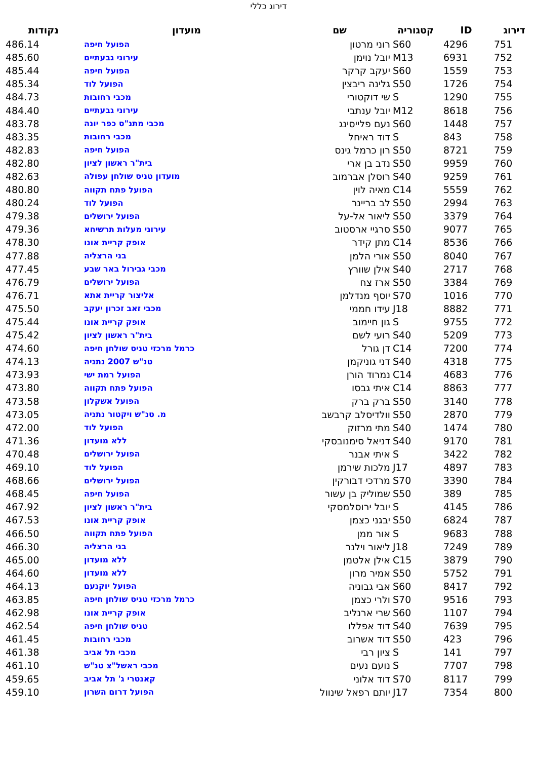דירוג כללי
| דירוג | ID | קטגוריה | שם | מועדון | נקודות |
| --- | --- | --- | --- | --- | --- |
| 751 | 4296 | S60 | רוני מרטון | הפועל חיפה | 486.14 |
| 752 | 6931 | M13 | יובל נוימן | עירוני גבעתיים | 485.60 |
| 753 | 1559 | S60 | יעקב קרקר | הפועל חיפה | 485.44 |
| 754 | 1726 | S50 | גלינה ריבצין | הפועל לוד | 485.34 |
| 755 | 1290 | S | שי דוקטורי | מכבי רחובות | 484.73 |
| 756 | 8618 | M12 | יובל ענתבי | עירוני גבעתיים | 484.40 |
| 757 | 1448 | S60 | נעם פלייסינג | מכבי מתנ"ס כפר יונה | 483.78 |
| 758 | 843 | S | דוד ראיחל | מכבי רחובות | 483.35 |
| 759 | 8721 | S50 | רון כרמל גינס | הפועל חיפה | 482.83 |
| 760 | 9959 | S50 | נדב בן ארי | בית"ר ראשון לציון | 482.80 |
| 761 | 9259 | S40 | רוסלן אברמוב | מועדון טניס שולחן עפולה | 482.63 |
| 762 | 5559 | C14 | מאיה לוין | הפועל פתח תקווה | 480.80 |
| 763 | 2994 | S50 | לב בריינר | הפועל לוד | 480.24 |
| 764 | 3379 | S50 | ליאור אל-על | הפועל ירושלים | 479.38 |
| 765 | 9077 | S50 | סרגיי ארסטוב | עירוני מעלות תרשיחא | 479.36 |
| 766 | 8536 | C14 | מתן קידר | אופק קריית אונו | 478.30 |
| 767 | 8040 | S50 | אורי הלמן | בני הרצליה | 477.88 |
| 768 | 2717 | S40 | אילן שוורץ | מכבי גבירול באר שבע | 477.45 |
| 769 | 3384 | S50 | ארז צח | הפועל ירושלים | 476.79 |
| 770 | 1016 | S70 | יוסף מנדלמן | אליצור קריית אתא | 476.71 |
| 771 | 8882 | J18 | עידו חממי | מכבי זאב זכרון יעקב | 475.50 |
| 772 | 9755 | S | גון חיימוב | אופק קריית אונו | 475.44 |
| 773 | 5209 | S40 | רועי לשם | בית"ר ראשון לציון | 475.42 |
| 774 | 7200 | C14 | דן גורל | כרמל מרכזי טניס שולחן חיפה | 474.60 |
| 775 | 4318 | S40 | דני גוניקמן | טנ"ש 2007 נתניה | 474.13 |
| 776 | 4683 | C14 | נמרוד הורן | הפועל רמת ישי | 473.93 |
| 777 | 8863 | C14 | איתי גבסו | הפועל פתח תקווה | 473.80 |
| 778 | 3140 | S50 | ברק ברק | הפועל אשקלון | 473.58 |
| 779 | 2870 | S50 | וולדיסלב קרבשב | מ. טנ"ש ויקטור נתניה | 473.05 |
| 780 | 1474 | S40 | מתי מרזוק | הפועל לוד | 472.00 |
| 781 | 9170 | S40 | דניאל סימנובסקי | ללא מועדון | 471.36 |
| 782 | 3422 | S | איתי אבנר | הפועל ירושלים | 470.48 |
| 783 | 4897 | J17 | מלכות שירמן | הפועל לוד | 469.10 |
| 784 | 3390 | S70 | מרדכי דבורקין | הפועל ירושלים | 468.66 |
| 785 | 389 | S50 | שמוליק בן עשור | הפועל חיפה | 468.45 |
| 786 | 4145 | S | יובל ירוסלמסקי | בית"ר ראשון לציון | 467.92 |
| 787 | 6824 | S50 | יבגני כצמן | אופק קריית אונו | 467.53 |
| 788 | 9683 | S | אור ממן | הפועל פתח תקווה | 466.50 |
| 789 | 7249 | J18 | ליאור וילנר | בני הרצליה | 466.30 |
| 790 | 3879 | C15 | אילן אלטמן | ללא מועדון | 465.00 |
| 791 | 5752 | S50 | אמיר מרון | ללא מועדון | 464.60 |
| 792 | 8417 | S60 | אבי גבוניה | הפועל יוקנעם | 464.13 |
| 793 | 9516 | S70 | ולרי כצמן | כרמל מרכזי טניס שולחן חיפה | 463.85 |
| 794 | 1107 | S60 | שרי ארנליב | אופק קריית אונו | 462.98 |
| 795 | 7639 | S40 | דוד אפללו | טניס שולחן חיפה | 462.54 |
| 796 | 423 | S50 | דוד אשרוב | מכבי רחובות | 461.45 |
| 797 | 141 | S | ציון רבי | מכבי תל אביב | 461.38 |
| 798 | 7707 | S | נועם נעים | מכבי ראשל"צ טנ"ש | 461.10 |
| 799 | 8117 | S70 | דוד אלוני | קאנטרי ג' תל אביב | 459.65 |
| 800 | 7354 | J17 | יותם רפאל שינוול | הפועל דרום השרון | 459.10 |